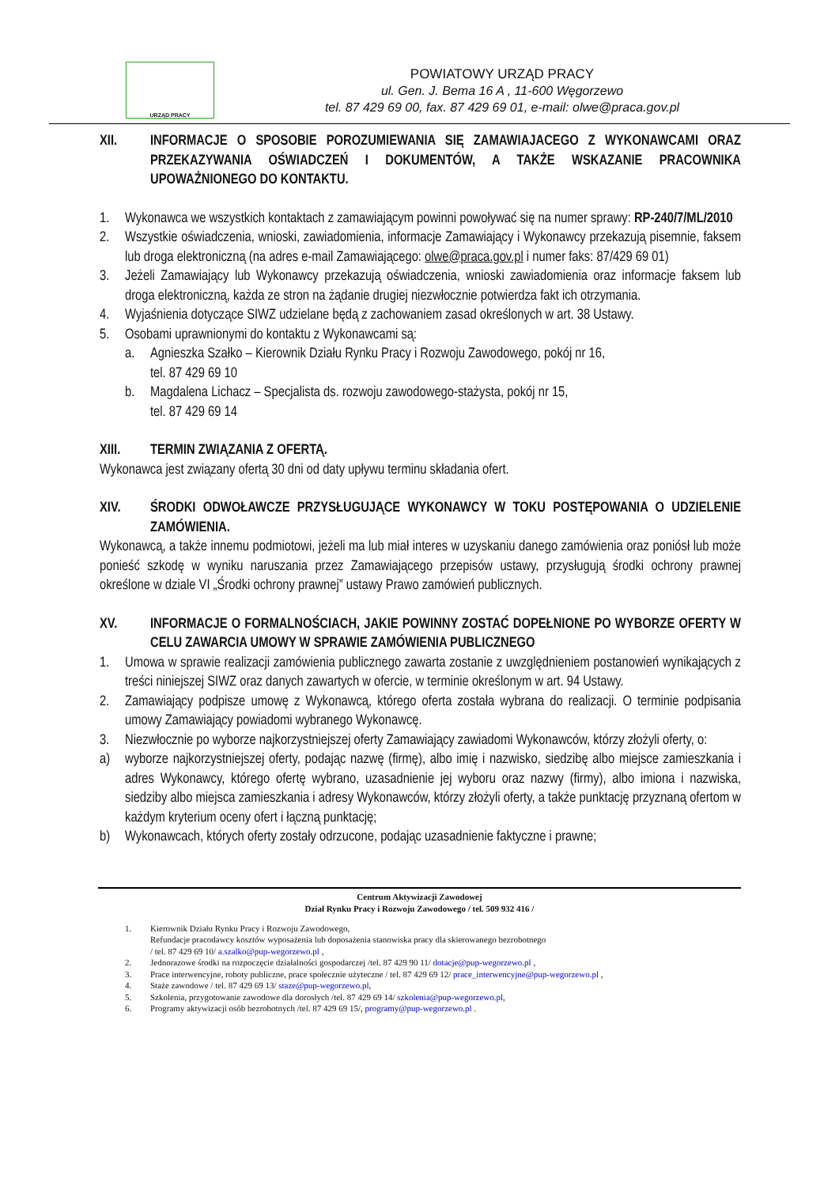URZĄD PRACY
POWIATOWY URZĄD PRACY
ul. Gen. J. Bema 16 A , 11-600 Węgorzewo
tel. 87 429 69 00, fax. 87 429 69 01, e-mail: olwe@praca.gov.pl
XII. INFORMACJE O SPOSOBIE POROZUMIEWANIA SIĘ ZAMAWIAJACEGO Z WYKONAWCAMI ORAZ PRZEKAZYWANIA OŚWIADCZEŃ I DOKUMENTÓW, A TAKŻE WSKAZANIE PRACOWNIKA UPOWAŻNIONEGO DO KONTAKTU.
1. Wykonawca we wszystkich kontaktach z zamawiającym powinni powoływać się na numer sprawy: RP-240/7/ML/2010
2. Wszystkie oświadczenia, wnioski, zawiadomienia, informacje Zamawiający i Wykonawcy przekazują pisemnie, faksem lub droga elektroniczną (na adres e-mail Zamawiającego: olwe@praca.gov.pl i numer faks: 87/429 69 01)
3. Jeżeli Zamawiający lub Wykonawcy przekazują oświadczenia, wnioski zawiadomienia oraz informacje faksem lub droga elektroniczną, każda ze stron na żądanie drugiej niezwłocznie potwierdza fakt ich otrzymania.
4. Wyjaśnienia dotyczące SIWZ udzielane będą z zachowaniem zasad określonych w art. 38 Ustawy.
5. Osobami uprawnionymi do kontaktu z Wykonawcami są:
a. Agnieszka Szałko – Kierownik Działu Rynku Pracy i Rozwoju Zawodowego, pokój nr 16,
tel. 87 429 69 10
b. Magdalena Lichacz – Specjalista ds. rozwoju zawodowego-stażysta, pokój nr 15,
tel. 87 429 69 14
XIII. TERMIN ZWIĄZANIA Z OFERTĄ.
Wykonawca jest związany ofertą 30 dni od daty upływu terminu składania ofert.
XIV. ŚRODKI ODWOŁAWCZE PRZYSŁUGUJĄCE WYKONAWCY W TOKU POSTĘPOWANIA O UDZIELENIE ZAMÓWIENIA.
Wykonawcą, a także innemu podmiotowi, jeżeli ma lub miał interes w uzyskaniu danego zamówienia oraz poniósł lub może ponieść szkodę w wyniku naruszania przez Zamawiającego przepisów ustawy, przysługują środki ochrony prawnej określone w dziale VI „Środki ochrony prawnej” ustawy Prawo zamówień publicznych.
XV. INFORMACJE O FORMALNOŚCIACH, JAKIE POWINNY ZOSTAĆ DOPEŁNIONE PO WYBORZE OFERTY W CELU ZAWARCIA UMOWY W SPRAWIE ZAMÓWIENIA PUBLICZNEGO
1. Umowa w sprawie realizacji zamówienia publicznego zawarta zostanie z uwzględnieniem postanowień wynikających z treści niniejszej SIWZ oraz danych zawartych w ofercie, w terminie określonym w art. 94 Ustawy.
2. Zamawiający podpisze umowę z Wykonawcą, którego oferta została wybrana do realizacji. O terminie podpisania umowy Zamawiający powiadomi wybranego Wykonawcę.
3. Niezwłocznie po wyborze najkorzystniejszej oferty Zamawiający zawiadomi Wykonawców, którzy złożyli oferty, o:
a) wyborze najkorzystniejszej oferty, podając nazwę (firmę), albo imię i nazwisko, siedzibę albo miejsce zamieszkania i adres Wykonawcy, którego ofertę wybrano, uzasadnienie jej wyboru oraz nazwy (firmy), albo imiona i nazwiska, siedziby albo miejsca zamieszkania i adresy Wykonawców, którzy złożyli oferty, a także punktację przyznaną ofertom w każdym kryterium oceny ofert i łączną punktację;
b) Wykonawcach, których oferty zostały odrzucone, podając uzasadnienie faktyczne i prawne;
Centrum Aktywizacji Zawodowej
Dział Rynku Pracy i Rozwoju Zawodowego / tel. 509 932 416 /
1. Kierownik Działu Rynku Pracy i Rozwoju Zawodowego,
Refundacje pracodawcy kosztów wyposażenia lub doposażenia stanowiska pracy dla skierowanego bezrobotnego
/ tel. 87 429 69 10/ a.szalko@pup-wegorzewo.pl ,
2. Jednorazowe środki na rozpoczęcie działalności gospodarczej /tel. 87 429 90 11/ dotacje@pup-wegorzewo.pl ,
3. Prace interwencyjne, roboty publiczne, prace społecznie użyteczne / tel. 87 429 69 12/ prace_interwencyjne@pup-wegorzewo.pl ,
4. Staże zawodowe / tel. 87 429 69 13/ staze@pup-wegorzewo.pl,
5. Szkolenia, przygotowanie zawodowe dla dorosłych /tel. 87 429 69 14/ szkolenia@pup-wegorzewo.pl,
6. Programy aktywizacji osób bezrobotnych /tel. 87 429 69 15/, programy@pup-wegorzewo.pl .